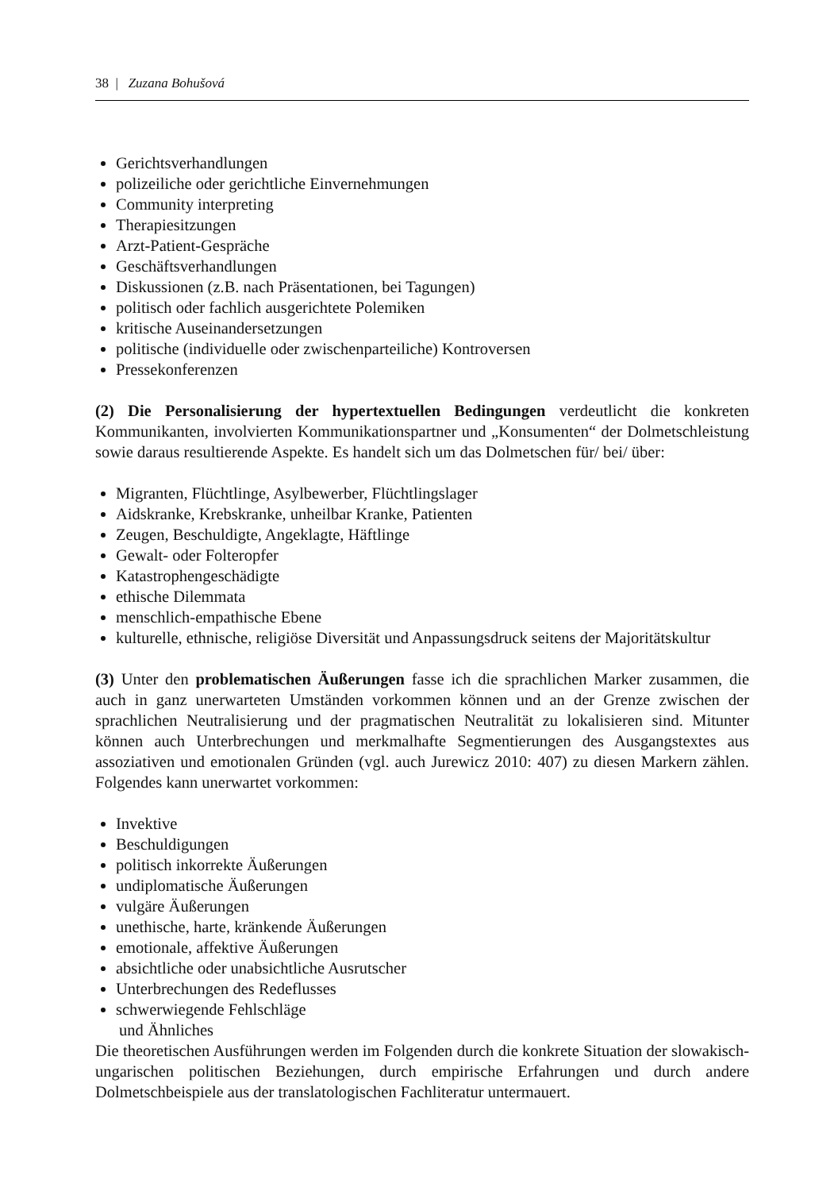38 | Zuzana Bohušová
Gerichtsverhandlungen
polizeiliche oder gerichtliche Einvernehmungen
Community interpreting
Therapiesitzungen
Arzt-Patient-Gespräche
Geschäftsverhandlungen
Diskussionen (z.B. nach Präsentationen, bei Tagungen)
politisch oder fachlich ausgerichtete Polemiken
kritische Auseinandersetzungen
politische (individuelle oder zwischenparteiliche) Kontroversen
Pressekonferenzen
(2) Die Personalisierung der hypertextuellen Bedingungen verdeutlicht die konkreten Kommunikanten, involvierten Kommunikationspartner und „Konsumenten“ der Dolmetsch­leistung sowie daraus resultierende Aspekte. Es handelt sich um das Dolmetschen für/ bei/ über:
Migranten, Flüchtlinge, Asylbewerber, Flüchtlingslager
Aidskranke, Krebskranke, unheilbar Kranke, Patienten
Zeugen, Beschuldigte, Angeklagte, Häftlinge
Gewalt- oder Folteropfer
Katastrophengeschädigte
ethische Dilemmata
menschlich-empathische Ebene
kulturelle, ethnische, religiöse Diversität und Anpassungsdruck seitens der Majoritätskultur
(3) Unter den problematischen Äußerungen fasse ich die sprachlichen Marker zusammen, die auch in ganz unerwarteten Umständen vorkommen können und an der Grenze zwischen der sprachlichen Neutralisierung und der pragmatischen Neutralität zu lokalisieren sind. Mitunter können auch Unterbrechungen und merkmalhafte Segmentierungen des Ausgangstextes aus assoziativen und emotionalen Gründen (vgl. auch Jurewicz 2010: 407) zu diesen Markern zählen. Folgendes kann unerwartet vorkommen:
Invektive
Beschuldigungen
politisch inkorrekte Äußerungen
undiplomatische Äußerungen
vulgäre Äußerungen
unethische, harte, kränkende Äußerungen
emotionale, affektive Äußerungen
absichtliche oder unabsichtliche Ausrutscher
Unterbrechungen des Redeflusses
schwerwiegende Fehlschläge
und Ähnliches
Die theoretischen Ausführungen werden im Folgenden durch die konkrete Situation der slowakisch-ungarischen politischen Beziehungen, durch empirische Erfahrungen und durch andere Dolmetschbeispiele aus der translatologischen Fachliteratur untermauert.